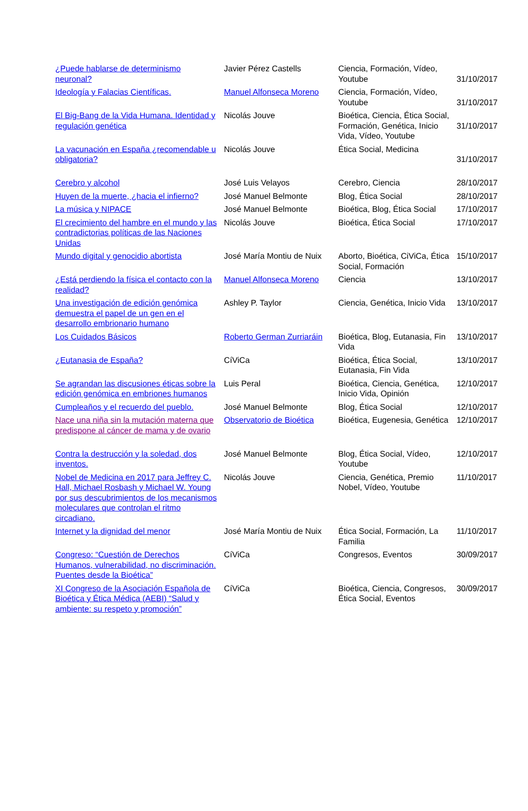| ¿Puede hablarse de determinismo neuronal? | Javier Pérez Castells | Ciencia, Formación, Vídeo, Youtube | 31/10/2017 |
| Ideología y Falacias Científicas. | Manuel Alfonseca Moreno | Ciencia, Formación, Vídeo, Youtube | 31/10/2017 |
| El Big-Bang de la Vida Humana. Identidad y regulación genética | Nicolás Jouve | Bioética, Ciencia, Ética Social, Formación, Genética, Inicio Vida, Vídeo, Youtube | 31/10/2017 |
| La vacunación en España ¿recomendable u obligatoria? | Nicolás Jouve | Ética Social, Medicina | 31/10/2017 |
| Cerebro y alcohol | José Luis Velayos | Cerebro, Ciencia | 28/10/2017 |
| Huyen de la muerte, ¿hacia el infierno? | José Manuel Belmonte | Blog, Ética Social | 28/10/2017 |
| La música y NIPACE | José Manuel Belmonte | Bioética, Blog, Ética Social | 17/10/2017 |
| El crecimiento del hambre en el mundo y las contradictorias políticas de las Naciones Unidas | Nicolás Jouve | Bioética, Ética Social | 17/10/2017 |
| Mundo digital y genocidio abortista | José María Montiu de Nuix | Aborto, Bioética, CiViCa, Ética Social, Formación | 15/10/2017 |
| ¿Está perdiendo la física el contacto con la realidad? | Manuel Alfonseca Moreno | Ciencia | 13/10/2017 |
| Una investigación de edición genómica demuestra el papel de un gen en el desarrollo embrionario humano | Ashley P. Taylor | Ciencia, Genética, Inicio Vida | 13/10/2017 |
| Los Cuidados Básicos | Roberto German Zurriaráin | Bioética, Blog, Eutanasia, Fin Vida | 13/10/2017 |
| ¿Eutanasia de España? | CíViCa | Bioética, Ética Social, Eutanasia, Fin Vida | 13/10/2017 |
| Se agrandan las discusiones éticas sobre la edición genómica en embriones humanos | Luis Peral | Bioética, Ciencia, Genética, Inicio Vida, Opinión | 12/10/2017 |
| Cumpleaños y el recuerdo del pueblo. | José Manuel Belmonte | Blog, Ética Social | 12/10/2017 |
| Nace una niña sin la mutación materna que predispone al cáncer de mama y de ovario | Observatorio de Bioética | Bioética, Eugenesia, Genética | 12/10/2017 |
| Contra la destrucción y la soledad, dos inventos. | José Manuel Belmonte | Blog, Ética Social, Vídeo, Youtube | 12/10/2017 |
| Nobel de Medicina en 2017 para Jeffrey C. Hall, Michael Rosbash y Michael W. Young por sus descubrimientos de los mecanismos moleculares que controlan el ritmo circadiano. | Nicolás Jouve | Ciencia, Genética, Premio Nobel, Vídeo, Youtube | 11/10/2017 |
| Internet y la dignidad del menor | José María Montiu de Nuix | Ética Social, Formación, La Familia | 11/10/2017 |
| Congreso: “Cuestión de Derechos Humanos, vulnerabilidad, no discriminación. Puentes desde la Bioética” | CíViCa | Congresos, Eventos | 30/09/2017 |
| XI Congreso de la Asociación Española de Bioética y Ética Médica (AEBI) “Salud y ambiente: su respeto y promoción” | CíViCa | Bioética, Ciencia, Congresos, Ética Social, Eventos | 30/09/2017 |